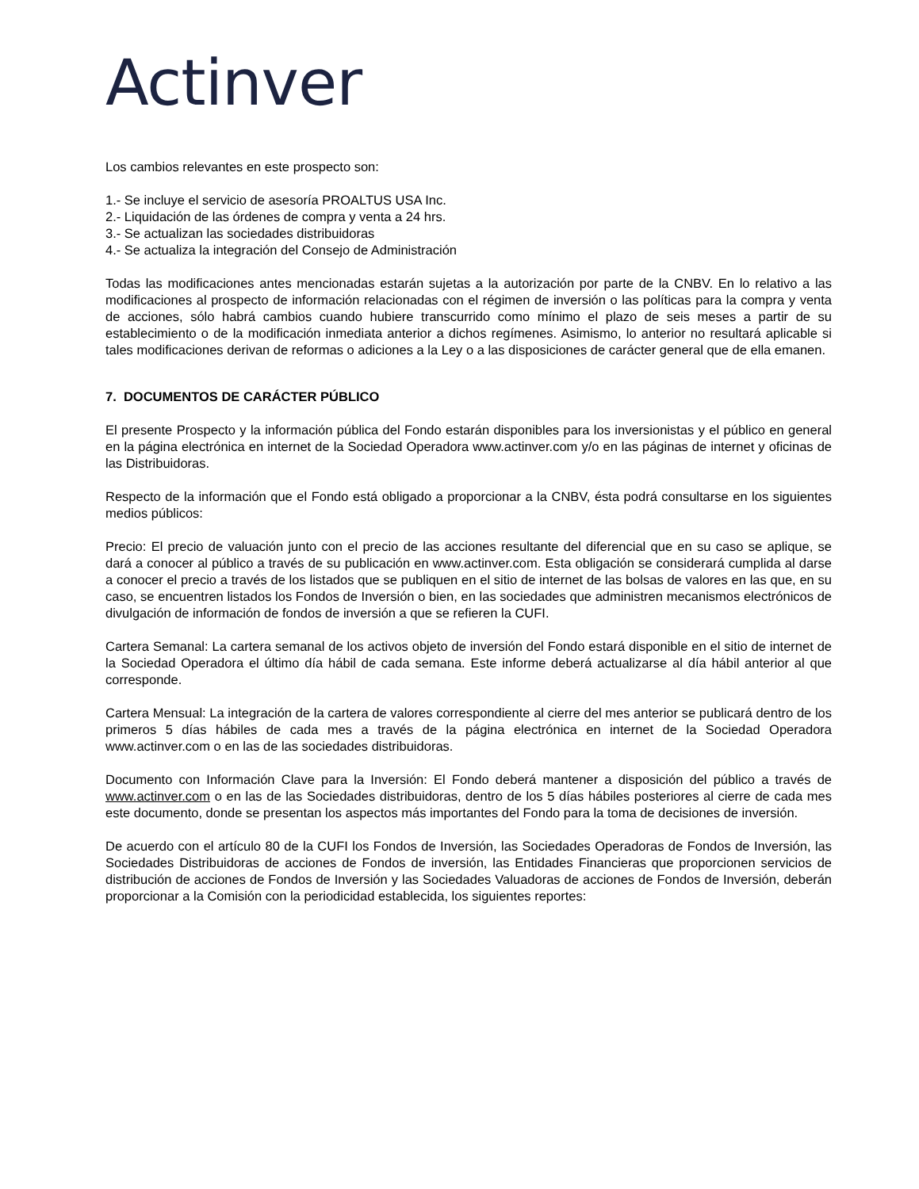Actinver
Los cambios relevantes en este prospecto son:
1.- Se incluye el servicio de asesoría PROALTUS USA Inc.
2.- Liquidación de las órdenes de compra y venta a 24 hrs.
3.- Se actualizan las sociedades distribuidoras
4.- Se actualiza la integración del Consejo de Administración
Todas las modificaciones antes mencionadas estarán sujetas a la autorización por parte de la CNBV. En lo relativo a las modificaciones al prospecto de información relacionadas con el régimen de inversión o las políticas para la compra y venta de acciones, sólo habrá cambios cuando hubiere transcurrido como mínimo el plazo de seis meses a partir de su establecimiento o de la modificación inmediata anterior a dichos regímenes. Asimismo, lo anterior no resultará aplicable si tales modificaciones derivan de reformas o adiciones a la Ley o a las disposiciones de carácter general que de ella emanen.
7. DOCUMENTOS DE CARÁCTER PÚBLICO
El presente Prospecto y la información pública del Fondo estarán disponibles para los inversionistas y el público en general en la página electrónica en internet de la Sociedad Operadora www.actinver.com y/o en las páginas de internet y oficinas de las Distribuidoras.
Respecto de la información que el Fondo está obligado a proporcionar a la CNBV, ésta podrá consultarse en los siguientes medios públicos:
Precio: El precio de valuación junto con el precio de las acciones resultante del diferencial que en su caso se aplique, se dará a conocer al público a través de su publicación en www.actinver.com. Esta obligación se considerará cumplida al darse a conocer el precio a través de los listados que se publiquen en el sitio de internet de las bolsas de valores en las que, en su caso, se encuentren listados los Fondos de Inversión o bien, en las sociedades que administren mecanismos electrónicos de divulgación de información de fondos de inversión a que se refieren la CUFI.
Cartera Semanal: La cartera semanal de los activos objeto de inversión del Fondo estará disponible en el sitio de internet de la Sociedad Operadora el último día hábil de cada semana. Este informe deberá actualizarse al día hábil anterior al que corresponde.
Cartera Mensual: La integración de la cartera de valores correspondiente al cierre del mes anterior se publicará dentro de los primeros 5 días hábiles de cada mes a través de la página electrónica en internet de la Sociedad Operadora www.actinver.com o en las de las sociedades distribuidoras.
Documento con Información Clave para la Inversión: El Fondo deberá mantener a disposición del público a través de www.actinver.com o en las de las Sociedades distribuidoras, dentro de los 5 días hábiles posteriores al cierre de cada mes este documento, donde se presentan los aspectos más importantes del Fondo para la toma de decisiones de inversión.
De acuerdo con el artículo 80 de la CUFI los Fondos de Inversión, las Sociedades Operadoras de Fondos de Inversión, las Sociedades Distribuidoras de acciones de Fondos de inversión, las Entidades Financieras que proporcionen servicios de distribución de acciones de Fondos de Inversión y las Sociedades Valuadoras de acciones de Fondos de Inversión, deberán proporcionar a la Comisión con la periodicidad establecida, los siguientes reportes: